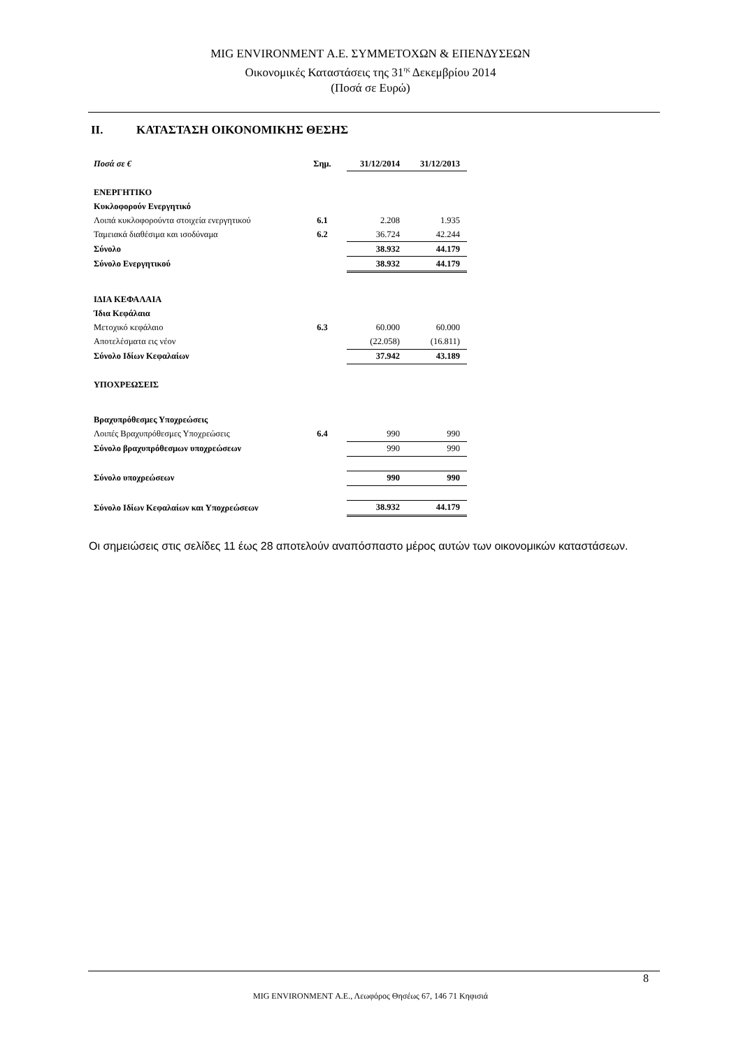MIG ENVIRONMENT Α.Ε. ΣΥΜΜΕΤΟΧΩΝ & ΕΠΕΝΔΥΣΕΩΝ
Οικονομικές Καταστάσεις της 31<sup>ης</sup> Δεκεμβρίου 2014
(Ποσά σε Ευρώ)
II. ΚΑΤΑΣΤΑΣΗ ΟΙΚΟΝΟΜΙΚΗΣ ΘΕΣΗΣ
| Ποσά σε € | Σημ. | 31/12/2014 | 31/12/2013 |
| --- | --- | --- | --- |
| ΕΝΕΡΓΗΤΙΚΟ | | | |
| Κυκλοφορούν Ενεργητικό | | | |
| Λοιπά κυκλοφορούντα στοιχεία ενεργητικού | 6.1 | 2.208 | 1.935 |
| Ταμειακά διαθέσιμα και ισοδύναμα | 6.2 | 36.724 | 42.244 |
| Σύνολο | | 38.932 | 44.179 |
| Σύνολο Ενεργητικού | | 38.932 | 44.179 |
| ΙΔΙΑ ΚΕΦΑΛΑΙΑ | | | |
| Ίδια Κεφάλαια | | | |
| Μετοχικό κεφάλαιο | 6.3 | 60.000 | 60.000 |
| Αποτελέσματα εις νέον | | (22.058) | (16.811) |
| Σύνολο Ιδίων Κεφαλαίων | | 37.942 | 43.189 |
| ΥΠΟΧΡΕΩΣΕΙΣ | | | |
| Βραχυπρόθεσμες Υποχρεώσεις | | | |
| Λοιπές Βραχυπρόθεσμες Υποχρεώσεις | 6.4 | 990 | 990 |
| Σύνολο βραχυπρόθεσμων υποχρεώσεων | | 990 | 990 |
| Σύνολο υποχρεώσεων | | 990 | 990 |
| Σύνολο Ιδίων Κεφαλαίων και Υποχρεώσεων | | 38.932 | 44.179 |
Οι σημειώσεις στις σελίδες 11 έως 28 αποτελούν αναπόσπαστο μέρος αυτών των οικονομικών καταστάσεων.
8
MIG ENVIRONMENT Α.Ε., Λεωφόρος Θησέως 67, 146 71 Κηφισιά